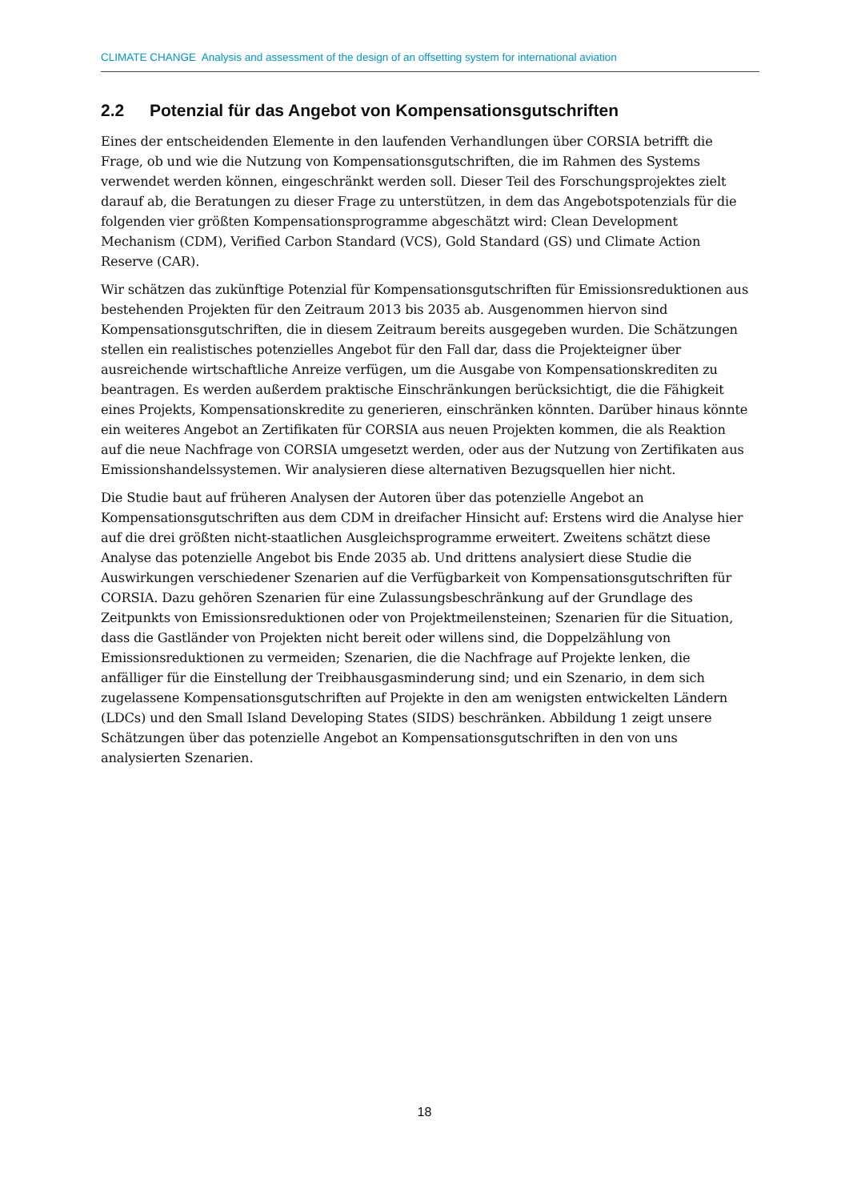CLIMATE CHANGE Analysis and assessment of the design of an offsetting system for international aviation
2.2 Potenzial für das Angebot von Kompensationsgutschriften
Eines der entscheidenden Elemente in den laufenden Verhandlungen über CORSIA betrifft die Frage, ob und wie die Nutzung von Kompensationsgutschriften, die im Rahmen des Systems verwendet werden können, eingeschränkt werden soll. Dieser Teil des Forschungsprojektes zielt darauf ab, die Beratungen zu dieser Frage zu unterstützen, in dem das Angebotspotenzials für die folgenden vier größten Kompensationsprogramme abgeschätzt wird: Clean Development Mechanism (CDM), Verified Carbon Standard (VCS), Gold Standard (GS) und Climate Action Reserve (CAR).
Wir schätzen das zukünftige Potenzial für Kompensationsgutschriften für Emissionsreduktionen aus bestehenden Projekten für den Zeitraum 2013 bis 2035 ab. Ausgenommen hiervon sind Kompensationsgutschriften, die in diesem Zeitraum bereits ausgegeben wurden. Die Schätzungen stellen ein realistisches potenzielles Angebot für den Fall dar, dass die Projekteigner über ausreichende wirtschaftliche Anreize verfügen, um die Ausgabe von Kompensationskrediten zu beantragen. Es werden außerdem praktische Einschränkungen berücksichtigt, die die Fähigkeit eines Projekts, Kompensationskredite zu generieren, einschränken könnten. Darüber hinaus könnte ein weiteres Angebot an Zertifikaten für CORSIA aus neuen Projekten kommen, die als Reaktion auf die neue Nachfrage von CORSIA umgesetzt werden, oder aus der Nutzung von Zertifikaten aus Emissionshandelssystemen. Wir analysieren diese alternativen Bezugsquellen hier nicht.
Die Studie baut auf früheren Analysen der Autoren über das potenzielle Angebot an Kompensationsgutschriften aus dem CDM in dreifacher Hinsicht auf: Erstens wird die Analyse hier auf die drei größten nicht-staatlichen Ausgleichsprogramme erweitert. Zweitens schätzt diese Analyse das potenzielle Angebot bis Ende 2035 ab. Und drittens analysiert diese Studie die Auswirkungen verschiedener Szenarien auf die Verfügbarkeit von Kompensationsgutschriften für CORSIA. Dazu gehören Szenarien für eine Zulassungsbeschränkung auf der Grundlage des Zeitpunkts von Emissionsreduktionen oder von Projektmeilensteinen; Szenarien für die Situation, dass die Gastländer von Projekten nicht bereit oder willens sind, die Doppelzählung von Emissionsreduktionen zu vermeiden; Szenarien, die die Nachfrage auf Projekte lenken, die anfälliger für die Einstellung der Treibhausgasminderung sind; und ein Szenario, in dem sich zugelassene Kompensationsgutschriften auf Projekte in den am wenigsten entwickelten Ländern (LDCs) und den Small Island Developing States (SIDS) beschränken. Abbildung 1 zeigt unsere Schätzungen über das potenzielle Angebot an Kompensationsgutschriften in den von uns analysierten Szenarien.
18